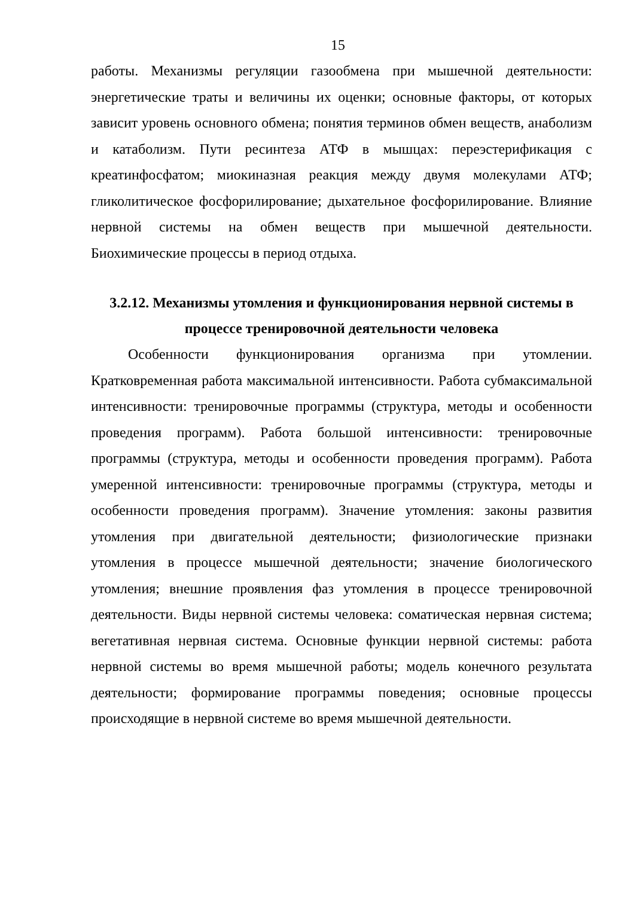15
работы. Механизмы регуляции газообмена при мышечной деятельности: энергетические траты и величины их оценки; основные факторы, от которых зависит уровень основного обмена; понятия терминов обмен веществ, анаболизм и катаболизм. Пути ресинтеза АТФ в мышцах: переэстерификация с креатинфосфатом; миокиназная реакция между двумя молекулами АТФ; гликолитическое фосфорилирование; дыхательное фосфорилирование. Влияние нервной системы на обмен веществ при мышечной деятельности. Биохимические процессы в период отдыха.
3.2.12. Механизмы утомления и функционирования нервной системы в процессе тренировочной деятельности человека
Особенности функционирования организма при утомлении. Кратковременная работа максимальной интенсивности. Работа субмаксимальной интенсивности: тренировочные программы (структура, методы и особенности проведения программ). Работа большой интенсивности: тренировочные программы (структура, методы и особенности проведения программ). Работа умеренной интенсивности: тренировочные программы (структура, методы и особенности проведения программ). Значение утомления: законы развития утомления при двигательной деятельности; физиологические признаки утомления в процессе мышечной деятельности; значение биологического утомления; внешние проявления фаз утомления в процессе тренировочной деятельности. Виды нервной системы человека: соматическая нервная система; вегетативная нервная система. Основные функции нервной системы: работа нервной системы во время мышечной работы; модель конечного результата деятельности; формирование программы поведения; основные процессы происходящие в нервной системе во время мышечной деятельности.